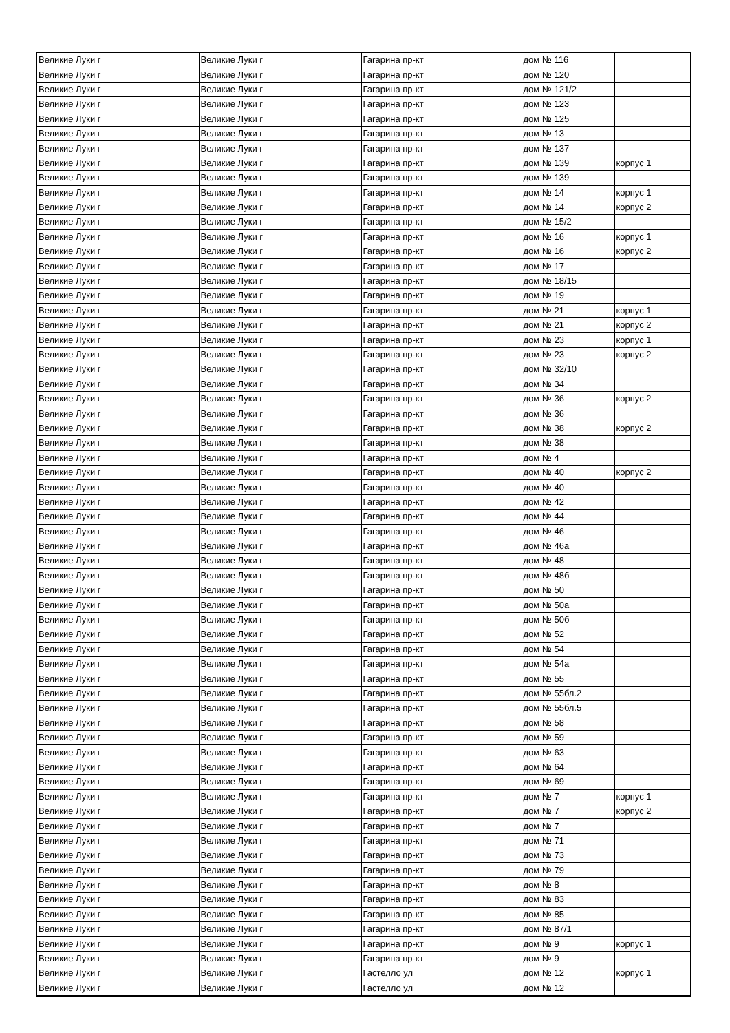| Великие Луки г | Великие Луки г | Гагарина пр-кт | дом № 116 | |
| Великие Луки г | Великие Луки г | Гагарина пр-кт | дом № 120 | |
| Великие Луки г | Великие Луки г | Гагарина пр-кт | дом № 121/2 | |
| Великие Луки г | Великие Луки г | Гагарина пр-кт | дом № 123 | |
| Великие Луки г | Великие Луки г | Гагарина пр-кт | дом № 125 | |
| Великие Луки г | Великие Луки г | Гагарина пр-кт | дом № 13 | |
| Великие Луки г | Великие Луки г | Гагарина пр-кт | дом № 137 | |
| Великие Луки г | Великие Луки г | Гагарина пр-кт | дом № 139 | корпус 1 |
| Великие Луки г | Великие Луки г | Гагарина пр-кт | дом № 139 | |
| Великие Луки г | Великие Луки г | Гагарина пр-кт | дом № 14 | корпус 1 |
| Великие Луки г | Великие Луки г | Гагарина пр-кт | дом № 14 | корпус 2 |
| Великие Луки г | Великие Луки г | Гагарина пр-кт | дом № 15/2 | |
| Великие Луки г | Великие Луки г | Гагарина пр-кт | дом № 16 | корпус 1 |
| Великие Луки г | Великие Луки г | Гагарина пр-кт | дом № 16 | корпус 2 |
| Великие Луки г | Великие Луки г | Гагарина пр-кт | дом № 17 | |
| Великие Луки г | Великие Луки г | Гагарина пр-кт | дом № 18/15 | |
| Великие Луки г | Великие Луки г | Гагарина пр-кт | дом № 19 | |
| Великие Луки г | Великие Луки г | Гагарина пр-кт | дом № 21 | корпус 1 |
| Великие Луки г | Великие Луки г | Гагарина пр-кт | дом № 21 | корпус 2 |
| Великие Луки г | Великие Луки г | Гагарина пр-кт | дом № 23 | корпус 1 |
| Великие Луки г | Великие Луки г | Гагарина пр-кт | дом № 23 | корпус 2 |
| Великие Луки г | Великие Луки г | Гагарина пр-кт | дом № 32/10 | |
| Великие Луки г | Великие Луки г | Гагарина пр-кт | дом № 34 | |
| Великие Луки г | Великие Луки г | Гагарина пр-кт | дом № 36 | корпус 2 |
| Великие Луки г | Великие Луки г | Гагарина пр-кт | дом № 36 | |
| Великие Луки г | Великие Луки г | Гагарина пр-кт | дом № 38 | корпус 2 |
| Великие Луки г | Великие Луки г | Гагарина пр-кт | дом № 38 | |
| Великие Луки г | Великие Луки г | Гагарина пр-кт | дом № 4 | |
| Великие Луки г | Великие Луки г | Гагарина пр-кт | дом № 40 | корпус 2 |
| Великие Луки г | Великие Луки г | Гагарина пр-кт | дом № 40 | |
| Великие Луки г | Великие Луки г | Гагарина пр-кт | дом № 42 | |
| Великие Луки г | Великие Луки г | Гагарина пр-кт | дом № 44 | |
| Великие Луки г | Великие Луки г | Гагарина пр-кт | дом № 46 | |
| Великие Луки г | Великие Луки г | Гагарина пр-кт | дом № 46а | |
| Великие Луки г | Великие Луки г | Гагарина пр-кт | дом № 48 | |
| Великие Луки г | Великие Луки г | Гагарина пр-кт | дом № 48б | |
| Великие Луки г | Великие Луки г | Гагарина пр-кт | дом № 50 | |
| Великие Луки г | Великие Луки г | Гагарина пр-кт | дом № 50а | |
| Великие Луки г | Великие Луки г | Гагарина пр-кт | дом № 50б | |
| Великие Луки г | Великие Луки г | Гагарина пр-кт | дом № 52 | |
| Великие Луки г | Великие Луки г | Гагарина пр-кт | дом № 54 | |
| Великие Луки г | Великие Луки г | Гагарина пр-кт | дом № 54а | |
| Великие Луки г | Великие Луки г | Гагарина пр-кт | дом № 55 | |
| Великие Луки г | Великие Луки г | Гагарина пр-кт | дом № 55бл.2 | |
| Великие Луки г | Великие Луки г | Гагарина пр-кт | дом № 55бл.5 | |
| Великие Луки г | Великие Луки г | Гагарина пр-кт | дом № 58 | |
| Великие Луки г | Великие Луки г | Гагарина пр-кт | дом № 59 | |
| Великие Луки г | Великие Луки г | Гагарина пр-кт | дом № 63 | |
| Великие Луки г | Великие Луки г | Гагарина пр-кт | дом № 64 | |
| Великие Луки г | Великие Луки г | Гагарина пр-кт | дом № 69 | |
| Великие Луки г | Великие Луки г | Гагарина пр-кт | дом № 7 | корпус 1 |
| Великие Луки г | Великие Луки г | Гагарина пр-кт | дом № 7 | корпус 2 |
| Великие Луки г | Великие Луки г | Гагарина пр-кт | дом № 7 | |
| Великие Луки г | Великие Луки г | Гагарина пр-кт | дом № 71 | |
| Великие Луки г | Великие Луки г | Гагарина пр-кт | дом № 73 | |
| Великие Луки г | Великие Луки г | Гагарина пр-кт | дом № 79 | |
| Великие Луки г | Великие Луки г | Гагарина пр-кт | дом № 8 | |
| Великие Луки г | Великие Луки г | Гагарина пр-кт | дом № 83 | |
| Великие Луки г | Великие Луки г | Гагарина пр-кт | дом № 85 | |
| Великие Луки г | Великие Луки г | Гагарина пр-кт | дом № 87/1 | |
| Великие Луки г | Великие Луки г | Гагарина пр-кт | дом № 9 | корпус 1 |
| Великие Луки г | Великие Луки г | Гагарина пр-кт | дом № 9 | |
| Великие Луки г | Великие Луки г | Гастелло ул | дом № 12 | корпус 1 |
| Великие Луки г | Великие Луки г | Гастелло ул | дом № 12 | |